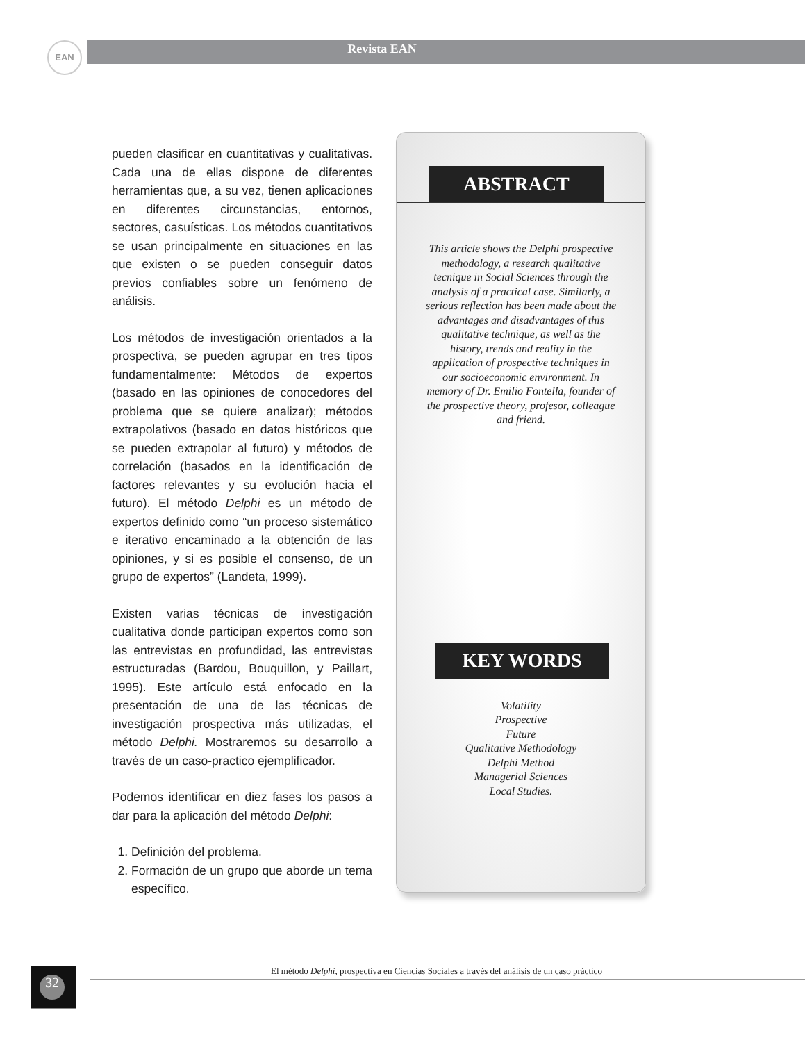EAN Revista EAN
pueden clasificar en cuantitativas y cualitativas. Cada una de ellas dispone de diferentes herramientas que, a su vez, tienen aplicaciones en diferentes circunstancias, entornos, sectores, casuísticas. Los métodos cuantitativos se usan principalmente en situaciones en las que existen o se pueden conseguir datos previos confiables sobre un fenómeno de análisis.
Los métodos de investigación orientados a la prospectiva, se pueden agrupar en tres tipos fundamentalmente: Métodos de expertos (basado en las opiniones de conocedores del problema que se quiere analizar); métodos extrapolativos (basado en datos históricos que se pueden extrapolar al futuro) y métodos de correlación (basados en la identificación de factores relevantes y su evolución hacia el futuro). El método Delphi es un método de expertos definido como “un proceso sistemático e iterativo encaminado a la obtención de las opiniones, y si es posible el consenso, de un grupo de expertos” (Landeta, 1999).
Existen varias técnicas de investigación cualitativa donde participan expertos como son las entrevistas en profundidad, las entrevistas estructuradas (Bardou, Bouquillon, y Paillart, 1995). Este artículo está enfocado en la presentación de una de las técnicas de investigación prospectiva más utilizadas, el método Delphi. Mostraremos su desarrollo a través de un caso-practico ejemplificador.
Podemos identificar en diez fases los pasos a dar para la aplicación del método Delphi:
1. Definición del problema.
2. Formación de un grupo que aborde un tema específico.
ABSTRACT
This article shows the Delphi prospective methodology, a research qualitative tecnique in Social Sciences through the analysis of a practical case. Similarly, a serious reflection has been made about the advantages and disadvantages of this qualitative technique, as well as the history, trends and reality in the application of prospective techniques in our socioeconomic environment. In memory of Dr. Emilio Fontella, founder of the prospective theory, profesor, colleague and friend.
KEY WORDS
Volatility
Prospective
Future
Qualitative Methodology
Delphi Method
Managerial Sciences
Local Studies.
32
El método Delphi, prospectiva en Ciencias Sociales a través del análisis de un caso práctico